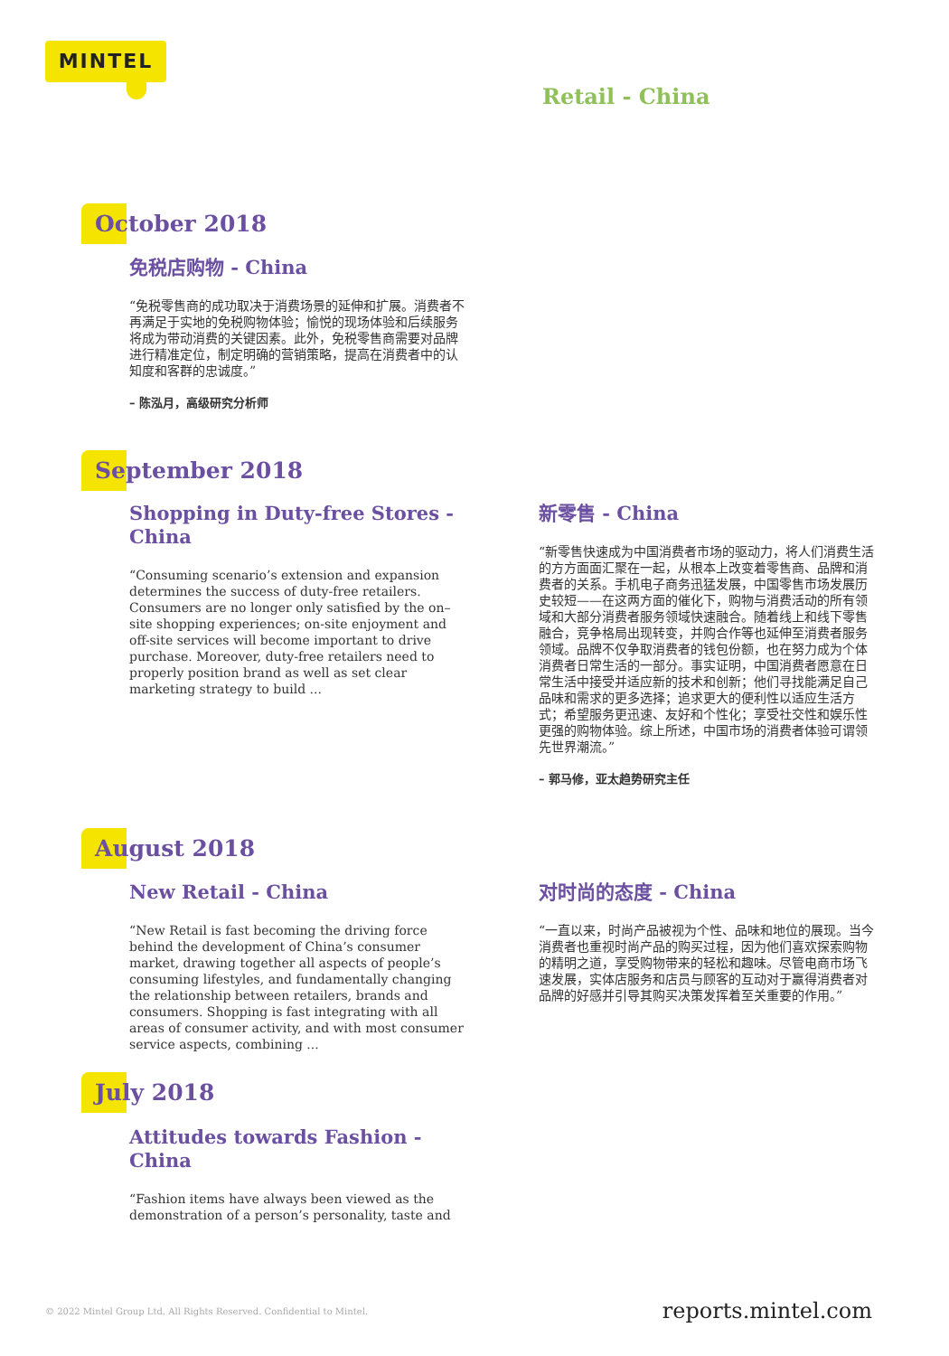MINTEL
Retail - China
October 2018
免税店购物 - China
“免税零售商的成功取决于消费场景的延伸和扩展。消费者不再满足于实地的免税购物体验；愉悦的现场体验和后续服务将成为带动消费的关键因素。此外，免税零售商需要对品牌进行精准定位，制定明确的营销策略，提高在消费者中的认知度和客群的忠诚度。”
– 陈泓月，高级研究分析师
September 2018
Shopping in Duty-free Stores - China
“Consuming scenario’s extension and expansion determines the success of duty-free retailers. Consumers are no longer only satisfied by the on–site shopping experiences; on-site enjoyment and off-site services will become important to drive purchase. Moreover, duty-free retailers need to properly position brand as well as set clear marketing strategy to build ...
新零售 - China
“新零售快速成为中国消费者市场的驱动力，将人们消费生活的方方面面汇聚在一起，从根本上改变着零售商、品牌和消费者的关系。手机电子商务迅猛发展，中国零售市场发展历史较短——在这两方面的催化下，购物与消费活动的所有领域和大部分消费者服务领域快速融合。随着线上和线下零售融合，竞争格局出现转变，并购合作等也延伸至消费者服务领域。品牌不仅争取消费者的钱包份额，也在努力成为个体消费者日常生活的一部分。事实证明，中国消费者愿意在日常生活中接受并适应新的技术和创新；他们寻找能满足自己品味和需求的更多选择；追求更大的便利性以适应生活方式；希望服务更迅速、友好和个性化；享受社交性和娱乐性更强的购物体验。综上所述，中国市场的消费者体验可谓领先世界潮流。”
– 郭马修，亚太趋势研究主任
August 2018
New Retail - China
“New Retail is fast becoming the driving force behind the development of China’s consumer market, drawing together all aspects of people’s consuming lifestyles, and fundamentally changing the relationship between retailers, brands and consumers. Shopping is fast integrating with all areas of consumer activity, and with most consumer service aspects, combining ...
对时尚的态度 - China
“一直以来，时尚产品被视为个性、品味和地位的展现。当今消费者也重视时尚产品的购买过程，因为他们喜欢探索购物的精明之道，享受购物带来的轻松和趣味。尽管电商市场飞速发展，实体店服务和店员与顾客的互动对于赢得消费者对品牌的好感并引导其购买决策发挥着至关重要的作用。”
July 2018
Attitudes towards Fashion - China
“Fashion items have always been viewed as the demonstration of a person’s personality, taste and
© 2022 Mintel Group Ltd. All Rights Reserved. Confidential to Mintel.
reports.mintel.com